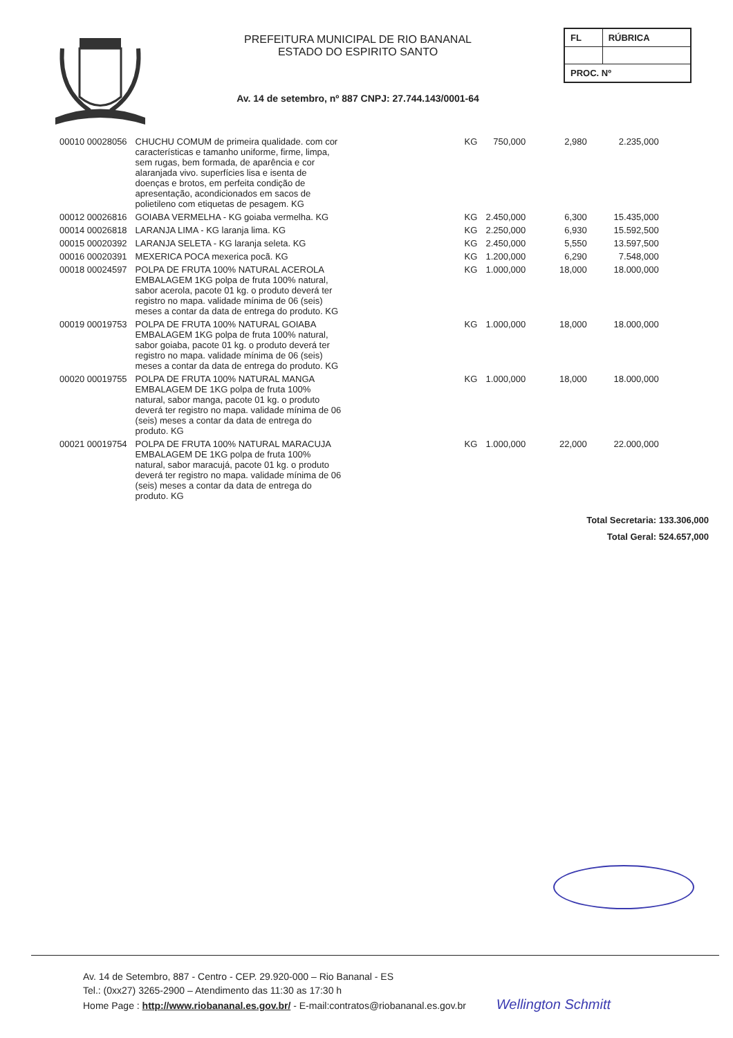PREFEITURA MUNICIPAL DE RIO BANANAL
ESTADO DO ESPIRITO SANTO
Av. 14 de setembro, nº 887 CNPJ: 27.744.143/0001-64
| FL | RÚBRICA |
| PROC. Nº | |
| 00010 00028056 | CHUCHU COMUM de primeira qualidade. com cor características e tamanho uniforme, firme, limpa, sem rugas, bem formada, de aparência e cor alaranjada vivo. superfícies lisa e isenta de doenças e brotos, em perfeita condição de apresentação, acondicionados em sacos de polietileno com etiquetas de pesagem. KG | KG | 750,000 | 2,980 | 2.235,000 |
| 00012 00026816 | GOIABA VERMELHA - KG goiaba vermelha. KG | KG | 2.450,000 | 6,300 | 15.435,000 |
| 00014 00026818 | LARANJA LIMA - KG laranja lima. KG | KG | 2.250,000 | 6,930 | 15.592,500 |
| 00015 00020392 | LARANJA SELETA - KG laranja seleta. KG | KG | 2.450,000 | 5,550 | 13.597,500 |
| 00016 00020391 | MEXERICA POCA mexerica pocã. KG | KG | 1.200,000 | 6,290 | 7.548,000 |
| 00018 00024597 | POLPA DE FRUTA 100% NATURAL ACEROLA EMBALAGEM 1KG polpa de fruta 100% natural, sabor acerola, pacote 01 kg. o produto deverá ter registro no mapa. validade mínima de 06 (seis) meses a contar da data de entrega do produto. KG | KG | 1.000,000 | 18,000 | 18.000,000 |
| 00019 00019753 | POLPA DE FRUTA 100% NATURAL GOIABA EMBALAGEM 1KG polpa de fruta 100% natural, sabor goiaba, pacote 01 kg. o produto deverá ter registro no mapa. validade mínima de 06 (seis) meses a contar da data de entrega do produto. KG | KG | 1.000,000 | 18,000 | 18.000,000 |
| 00020 00019755 | POLPA DE FRUTA 100% NATURAL MANGA EMBALAGEM DE 1KG polpa de fruta 100% natural, sabor manga, pacote 01 kg. o produto deverá ter registro no mapa. validade mínima de 06 (seis) meses a contar da data de entrega do produto. KG | KG | 1.000,000 | 18,000 | 18.000,000 |
| 00021 00019754 | POLPA DE FRUTA 100% NATURAL MARACUJA EMBALAGEM DE 1KG polpa de fruta 100% natural, sabor maracujá, pacote 01 kg. o produto deverá ter registro no mapa. validade mínima de 06 (seis) meses a contar da data de entrega do produto. KG | KG | 1.000,000 | 22,000 | 22.000,000 |
Total Secretaria: 133.306,000
Total Geral: 524.657,000
Av. 14 de Setembro, 887 - Centro - CEP. 29.920-000 – Rio Bananal - ES
Tel.: (0xx27) 3265-2900 – Atendimento das 11:30 as 17:30 h
Home Page : http://www.riobananal.es.gov.br/ - E-mail:contratos@riobananal.es.gov.br Wellington Schmitt